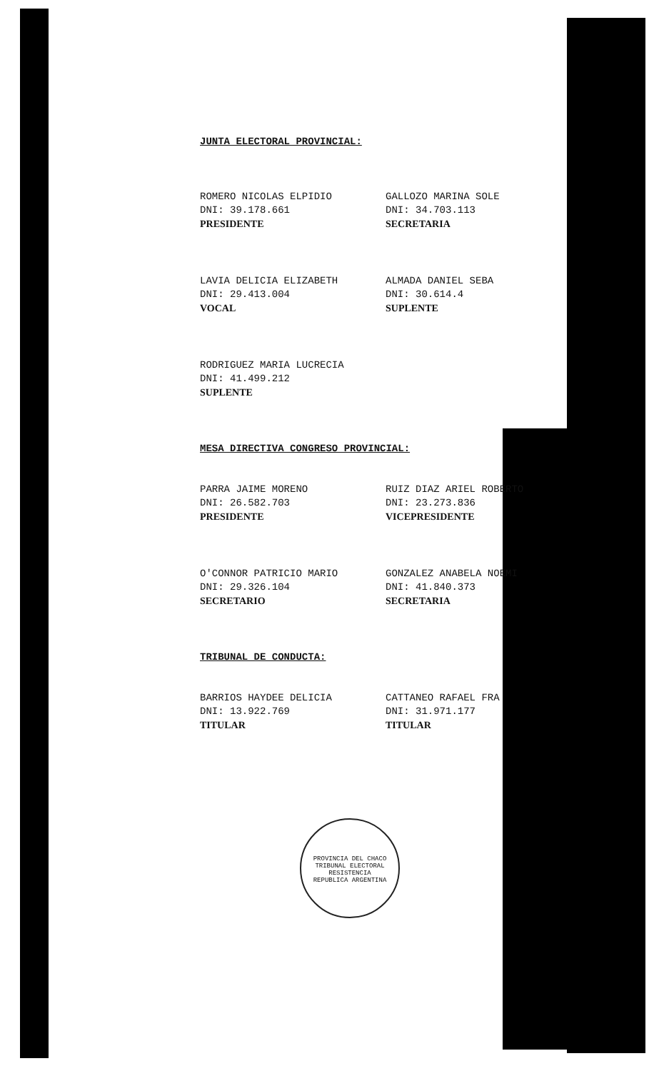JUNTA ELECTORAL PROVINCIAL:
ROMERO NICOLAS ELPIDIO
DNI: 39.178.661
PRESIDENTE
GALLOZO MARINA SOLE
DNI: 34.703.113
SECRETARIA
LAVIA DELICIA ELIZABETH
DNI: 29.413.004
VOCAL
ALMADA DANIEL SEBA
DNI: 30.614.4
SUPLENTE
RODRIGUEZ MARIA LUCRECIA
DNI: 41.499.212
SUPLENTE
MESA DIRECTIVA CONGRESO PROVINCIAL:
PARRA JAIME MORENO
DNI: 26.582.703
PRESIDENTE
RUIZ DIAZ ARIEL ROBERTO
DNI: 23.273.836
VICEPRESIDENTE
O'CONNOR PATRICIO MARIO
DNI: 29.326.104
SECRETARIO
GONZALEZ ANABELA NOEMI
DNI: 41.840.373
SECRETARIA
TRIBUNAL DE CONDUCTA:
BARRIOS HAYDEE DELICIA
DNI: 13.922.769
TITULAR
CATTANEO RAFAEL FRA
DNI: 31.971.177
TITULAR
PROVINCIA DEL CHACO
TRIBUNAL ELECTORAL
RESISTENCIA
REPUBLICA ARGENTINA